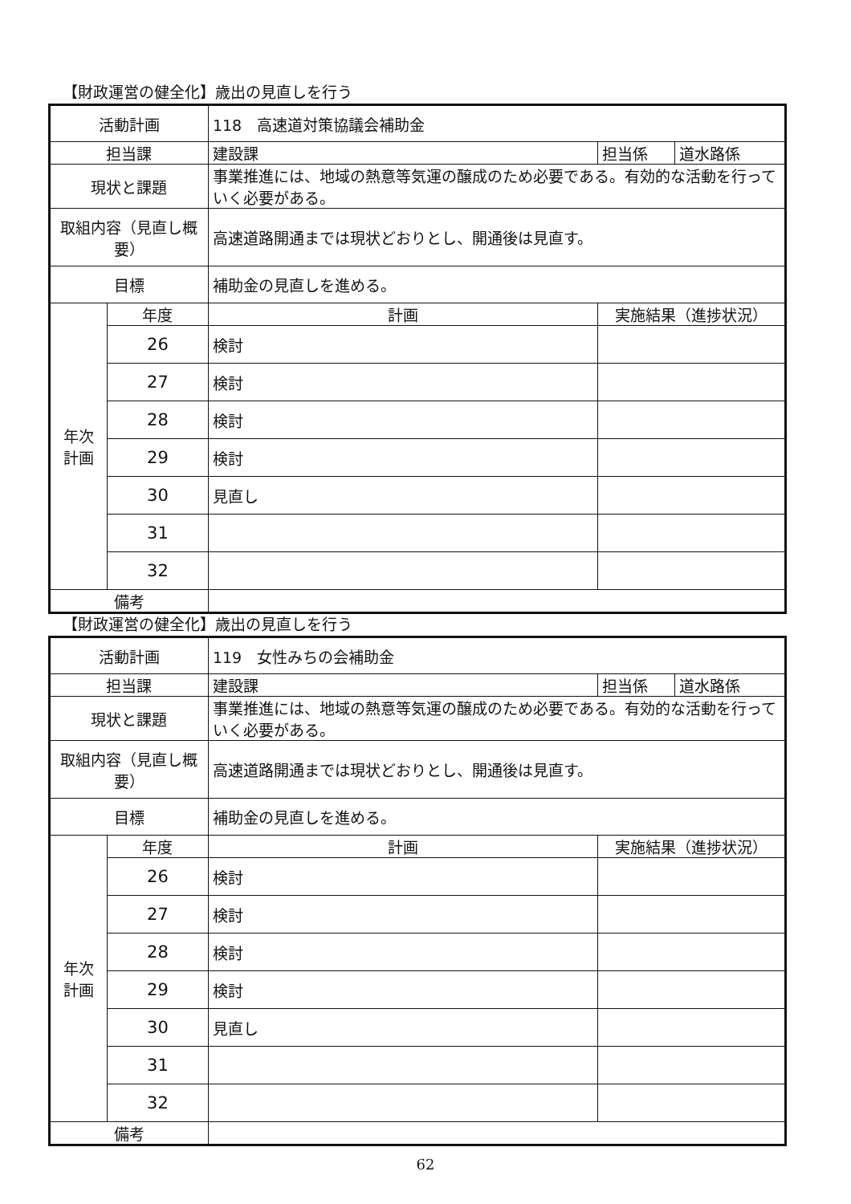【財政運営の健全化】歳出の見直しを行う
| 活動計画 | | 118 高速道対策協議会補助金 | | | |
| 担当課 | | 建設課 | | 担当係 | 道水路係 |
| 現状と課題 | | 事業推進には、地域の熱意等気運の醸成のため必要である。有効的な活動を行っていく必要がある。 | | | |
| 取組内容（見直し概要） | | 高速道路開通までは現状どおりとし、開通後は見直す。 | | | |
| 目標 | | 補助金の見直しを進める。 | | | |
| 年次 計画 | 年度 | 計画 | 実施結果（進捗状況） | | |
| | 26 | 検討 | | | |
| | 27 | 検討 | | | |
| | 28 | 検討 | | | |
| | 29 | 検討 | | | |
| | 30 | 見直し | | | |
| | 31 | | | | |
| | 32 | | | | |
| 備考 | | | | | |
【財政運営の健全化】歳出の見直しを行う
| 活動計画 | | 119 女性みちの会補助金 | | | |
| 担当課 | | 建設課 | | 担当係 | 道水路係 |
| 現状と課題 | | 事業推進には、地域の熱意等気運の醸成のため必要である。有効的な活動を行っていく必要がある。 | | | |
| 取組内容（見直し概要） | | 高速道路開通までは現状どおりとし、開通後は見直す。 | | | |
| 目標 | | 補助金の見直しを進める。 | | | |
| 年次 計画 | 年度 | 計画 | 実施結果（進捗状況） | | |
| | 26 | 検討 | | | |
| | 27 | 検討 | | | |
| | 28 | 検討 | | | |
| | 29 | 検討 | | | |
| | 30 | 見直し | | | |
| | 31 | | | | |
| | 32 | | | | |
| 備考 | | | | | |
62